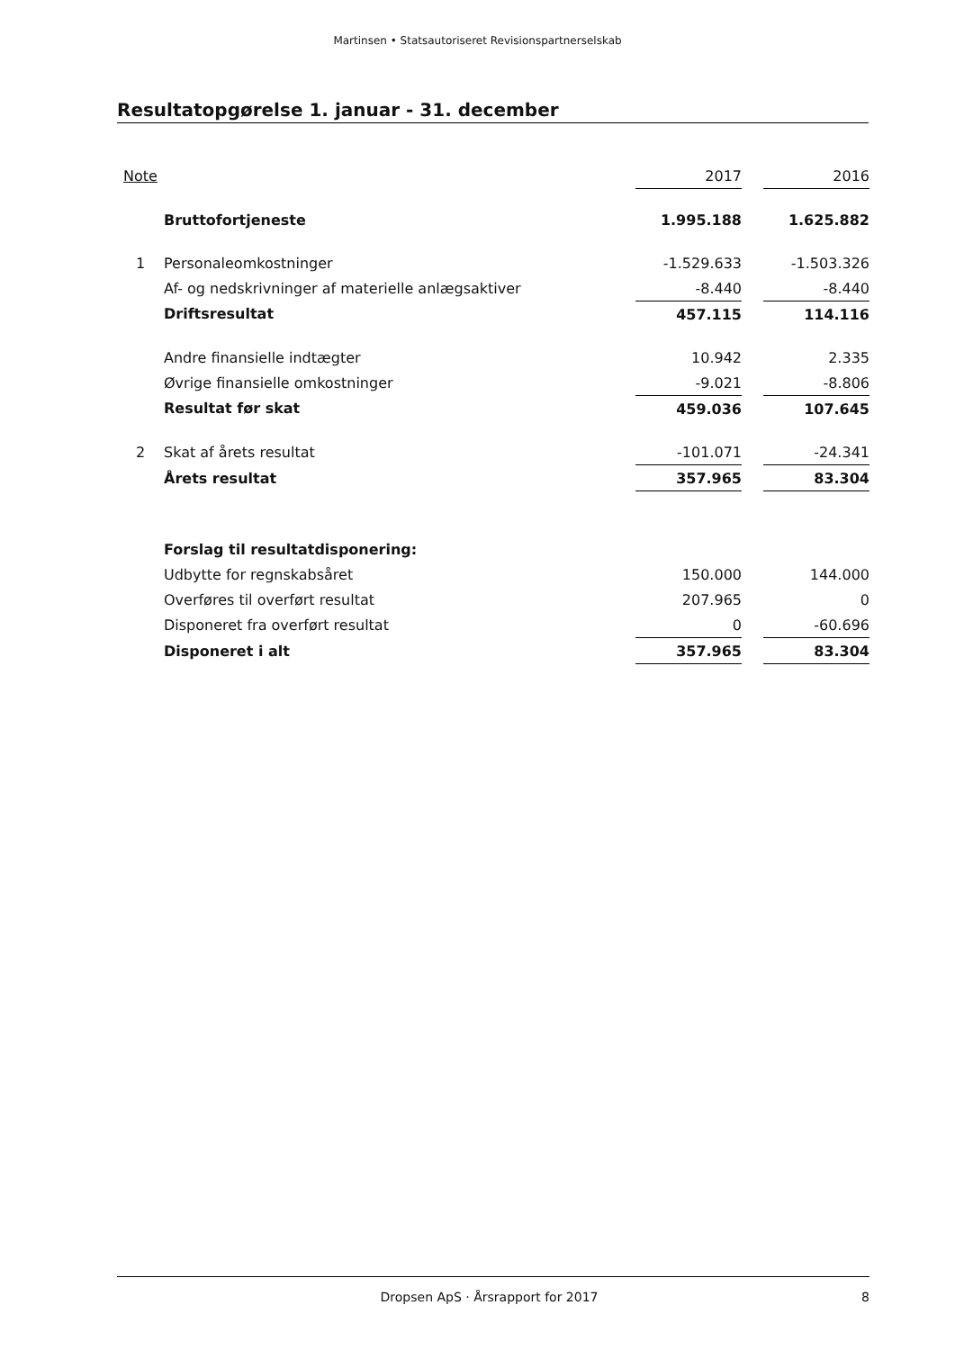Martinsen • Statsautoriseret Revisionspartnerselskab
Resultatopgørelse 1. januar - 31. december
| Note | | 2017 | | 2016 |
| --- | --- | --- | --- | --- |
| | Bruttofortjeneste | 1.995.188 | | 1.625.882 |
| 1 | Personaleomkostninger | -1.529.633 | | -1.503.326 |
| | Af- og nedskrivninger af materielle anlægsaktiver | -8.440 | | -8.440 |
| | Driftsresultat | 457.115 | | 114.116 |
| | Andre finansielle indtægter | 10.942 | | 2.335 |
| | Øvrige finansielle omkostninger | -9.021 | | -8.806 |
| | Resultat før skat | 459.036 | | 107.645 |
| 2 | Skat af årets resultat | -101.071 | | -24.341 |
| | Årets resultat | 357.965 | | 83.304 |
| | Forslag til resultatdisponering: | | | |
| | Udbytte for regnskabsåret | 150.000 | | 144.000 |
| | Overføres til overført resultat | 207.965 | | 0 |
| | Disponeret fra overført resultat | 0 | | -60.696 |
| | Disponeret i alt | 357.965 | | 83.304 |
Dropsen ApS · Årsrapport for 2017 8